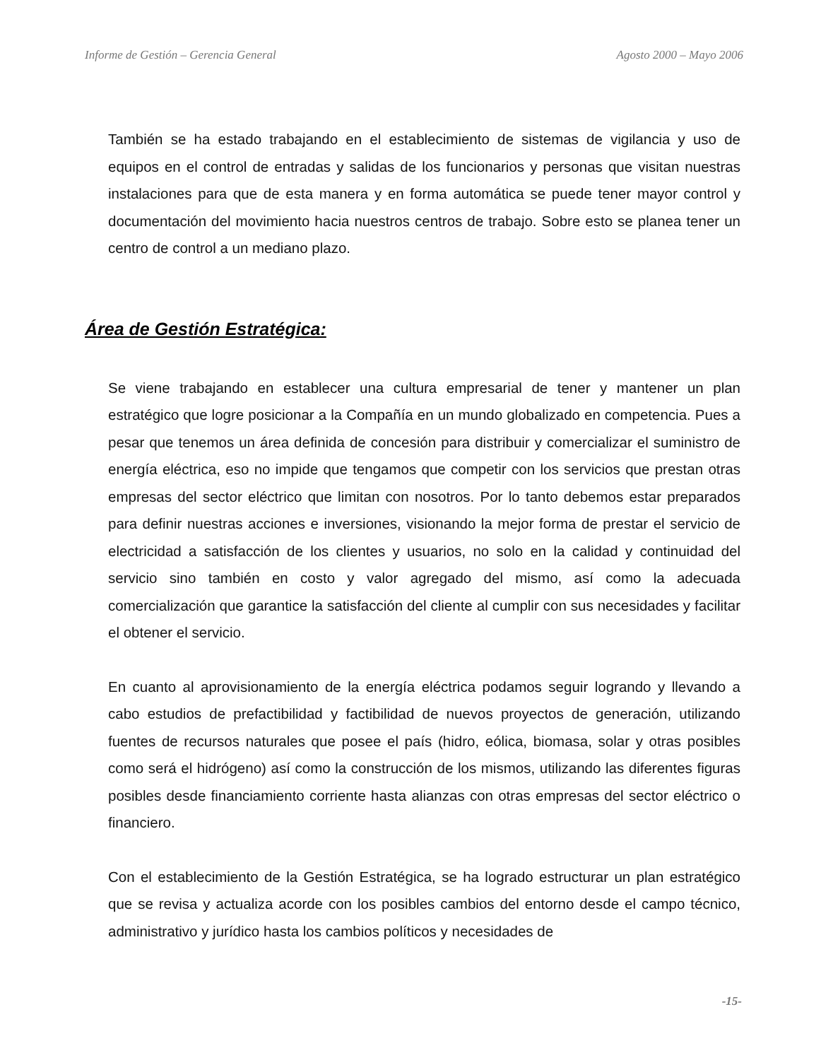Informe de Gestión – Gerencia General Agosto 2000 – Mayo 2006
También se ha estado trabajando en el establecimiento de sistemas de vigilancia y uso de equipos en el control de entradas y salidas de los funcionarios y personas que visitan nuestras instalaciones para que de esta manera y en forma automática se puede tener mayor control y documentación del movimiento hacia nuestros centros de trabajo. Sobre esto se planea tener un centro de control a un mediano plazo.
Área de Gestión Estratégica:
Se viene trabajando en establecer una cultura empresarial de tener y mantener un plan estratégico que logre posicionar a la Compañía en un mundo globalizado en competencia. Pues a pesar que tenemos un área definida de concesión para distribuir y comercializar el suministro de energía eléctrica, eso no impide que tengamos que competir con los servicios que prestan otras empresas del sector eléctrico que limitan con nosotros. Por lo tanto debemos estar preparados para definir nuestras acciones e inversiones, visionando la mejor forma de prestar el servicio de electricidad a satisfacción de los clientes y usuarios, no solo en la calidad y continuidad del servicio sino también en costo y valor agregado del mismo, así como la adecuada comercialización que garantice la satisfacción del cliente al cumplir con sus necesidades y facilitar el obtener el servicio.
En cuanto al aprovisionamiento de la energía eléctrica podamos seguir logrando y llevando a cabo estudios de prefactibilidad y factibilidad de nuevos proyectos de generación, utilizando fuentes de recursos naturales que posee el país (hidro, eólica, biomasa, solar y otras posibles como será el hidrógeno) así como la construcción de los mismos, utilizando las diferentes figuras posibles desde financiamiento corriente hasta alianzas con otras empresas del sector eléctrico o financiero.
Con el establecimiento de la Gestión Estratégica, se ha logrado estructurar un plan estratégico que se revisa y actualiza acorde con los posibles cambios del entorno desde el campo técnico, administrativo y jurídico hasta los cambios políticos y necesidades de
-15-